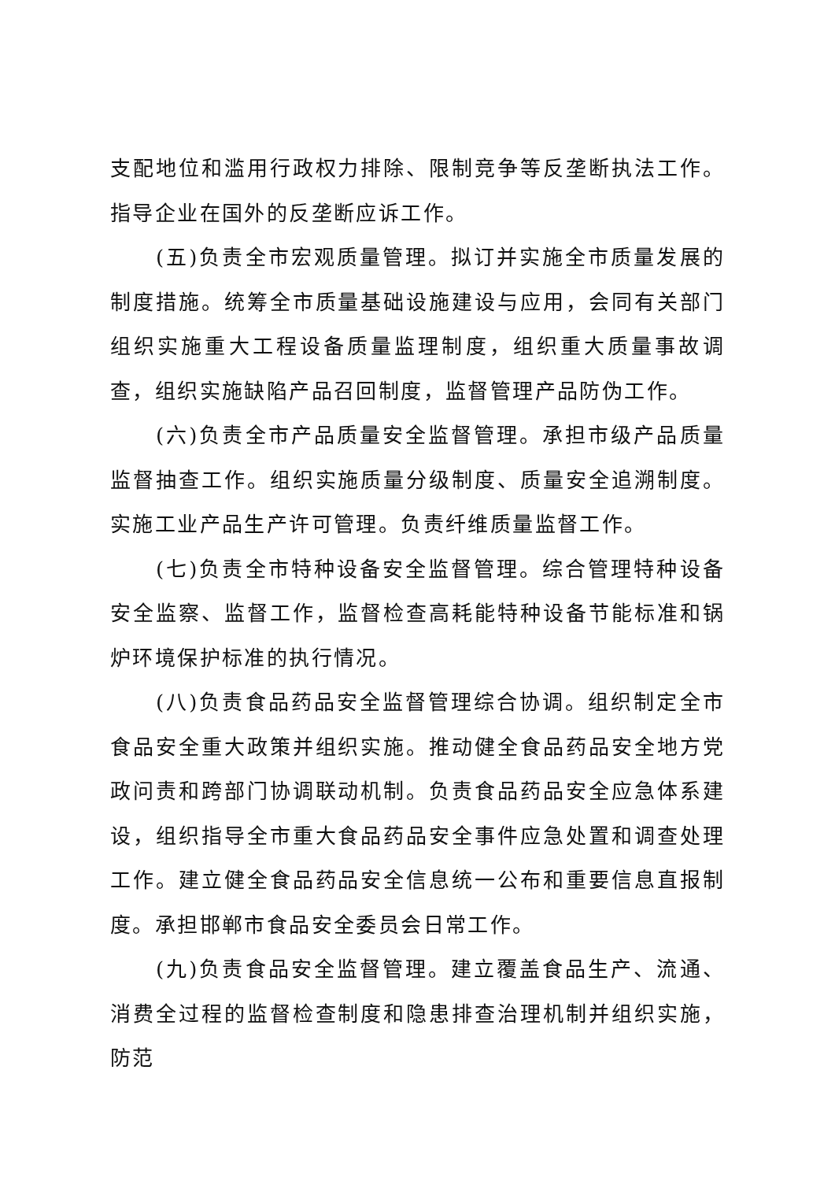支配地位和滥用行政权力排除、限制竞争等反垄断执法工作。指导企业在国外的反垄断应诉工作。
(五)负责全市宏观质量管理。拟订并实施全市质量发展的制度措施。统筹全市质量基础设施建设与应用，会同有关部门组织实施重大工程设备质量监理制度，组织重大质量事故调查，组织实施缺陷产品召回制度，监督管理产品防伪工作。
(六)负责全市产品质量安全监督管理。承担市级产品质量监督抽查工作。组织实施质量分级制度、质量安全追溯制度。实施工业产品生产许可管理。负责纤维质量监督工作。
(七)负责全市特种设备安全监督管理。综合管理特种设备安全监察、监督工作，监督检查高耗能特种设备节能标准和锅炉环境保护标准的执行情况。
(八)负责食品药品安全监督管理综合协调。组织制定全市食品安全重大政策并组织实施。推动健全食品药品安全地方党政问责和跨部门协调联动机制。负责食品药品安全应急体系建设，组织指导全市重大食品药品安全事件应急处置和调查处理工作。建立健全食品药品安全信息统一公布和重要信息直报制度。承担邯郸市食品安全委员会日常工作。
(九)负责食品安全监督管理。建立覆盖食品生产、流通、消费全过程的监督检查制度和隐患排查治理机制并组织实施，防范